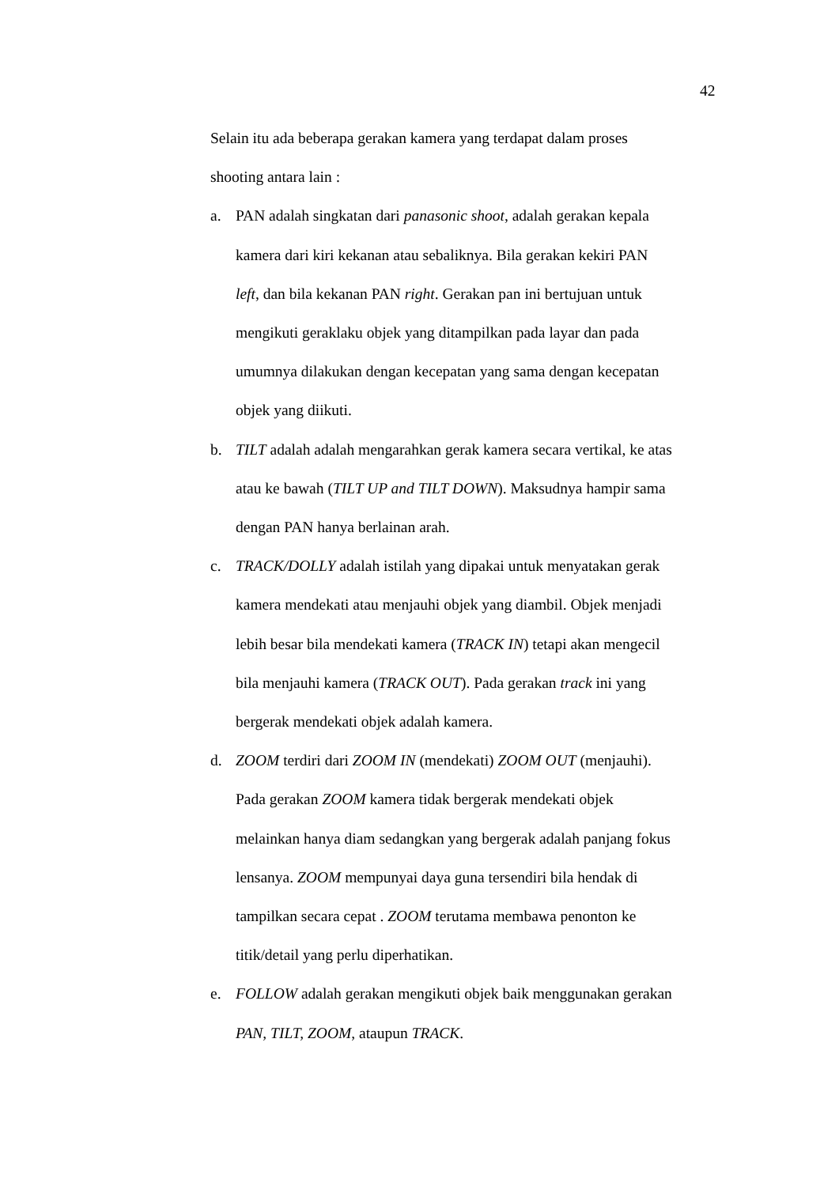42
Selain itu ada beberapa gerakan kamera yang terdapat dalam proses
shooting antara lain :
a. PAN adalah singkatan dari panasonic shoot, adalah gerakan kepala
kamera dari kiri kekanan atau sebaliknya. Bila gerakan kekiri PAN
left, dan bila kekanan PAN right. Gerakan pan ini bertujuan untuk
mengikuti geraklaku objek yang ditampilkan pada layar dan pada
umumnya dilakukan dengan kecepatan yang sama dengan kecepatan
objek yang diikuti.
b. TILT adalah adalah mengarahkan gerak kamera secara vertikal, ke atas
atau ke bawah (TILT UP and TILT DOWN). Maksudnya hampir sama
dengan PAN hanya berlainan arah.
c. TRACK/DOLLY adalah istilah yang dipakai untuk menyatakan gerak
kamera mendekati atau menjauhi objek yang diambil. Objek menjadi
lebih besar bila mendekati kamera (TRACK IN) tetapi akan mengecil
bila menjauhi kamera (TRACK OUT). Pada gerakan track ini yang
bergerak mendekati objek adalah kamera.
d. ZOOM terdiri dari ZOOM IN (mendekati) ZOOM OUT (menjauhi).
Pada gerakan ZOOM kamera tidak bergerak mendekati objek
melainkan hanya diam sedangkan yang bergerak adalah panjang fokus
lensanya. ZOOM mempunyai daya guna tersendiri bila hendak di
tampilkan secara cepat . ZOOM terutama membawa penonton ke
titik/detail yang perlu diperhatikan.
e. FOLLOW adalah gerakan mengikuti objek baik menggunakan gerakan
PAN, TILT, ZOOM, ataupun TRACK.